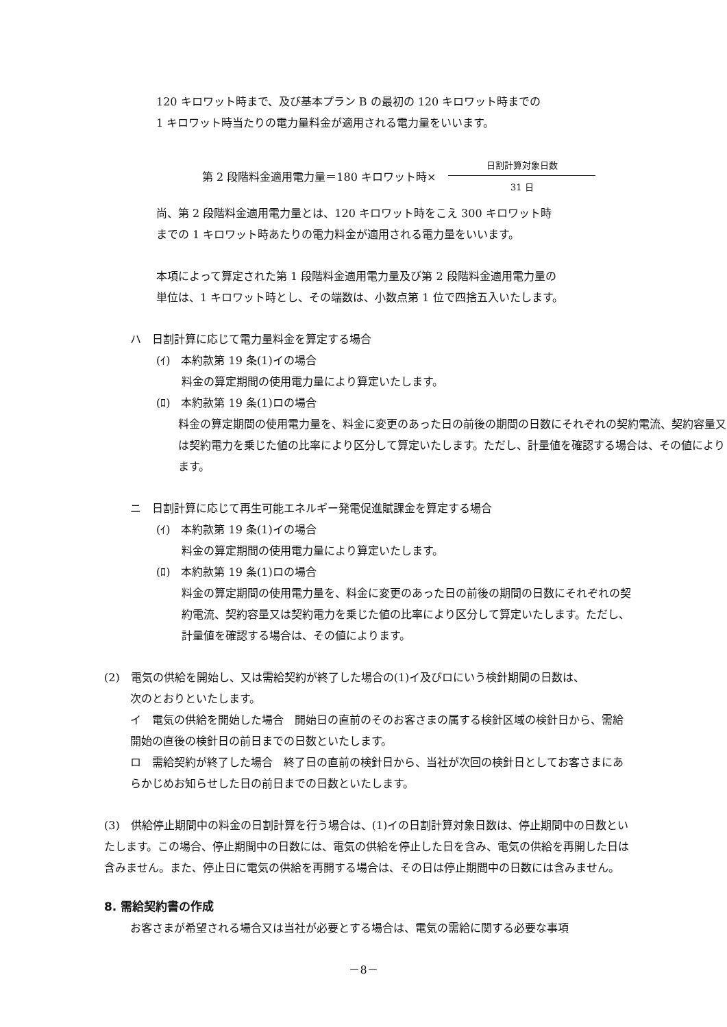120 キロワット時まで、及び基本プラン B の最初の 120 キロワット時までの
1 キロワット時当たりの電力量料金が適用される電力量をいいます。
第 2 段階料金適用電力量＝180 キロワット時×
日割計算対象日数
31 日
尚、第 2 段階料金適用電力量とは、120 キロワット時をこえ 300 キロワット時
までの 1 キロワット時あたりの電力料金が適用される電力量をいいます。
本項によって算定された第 1 段階料金適用電力量及び第 2 段階料金適用電力量の
単位は、1 キロワット時とし、その端数は、小数点第 1 位で四捨五入いたします。
ハ　日割計算に応じて電力量料金を算定する場合
(ｲ)　本約款第 19 条(1)イの場合
料金の算定期間の使用電力量により算定いたします。
(ﾛ)　本約款第 19 条(1)ロの場合
料金の算定期間の使用電力量を、料金に変更のあった日の前後の期間の日数にそれぞれの契約電流、契約容量又は契約電力を乗じた値の比率により区分して算定いたします。ただし、計量値を確認する場合は、その値によります。
ニ　日割計算に応じて再生可能エネルギー発電促進賦課金を算定する場合
(ｲ)　本約款第 19 条(1)イの場合
料金の算定期間の使用電力量により算定いたします。
(ﾛ)　本約款第 19 条(1)ロの場合
料金の算定期間の使用電力量を、料金に変更のあった日の前後の期間の日数にそれぞれの契約電流、契約容量又は契約電力を乗じた値の比率により区分して算定いたします。ただし、計量値を確認する場合は、その値によります。
(2)　電気の供給を開始し、又は需給契約が終了した場合の(1)イ及びロにいう検針期間の日数は、
次のとおりといたします。
イ　電気の供給を開始した場合　開始日の直前のそのお客さまの属する検針区域の検針日から、需給開始の直後の検針日の前日までの日数といたします。
ロ　需給契約が終了した場合　終了日の直前の検針日から、当社が次回の検針日としてお客さまにあらかじめお知らせした日の前日までの日数といたします。
(3)　供給停止期間中の料金の日割計算を行う場合は、(1)イの日割計算対象日数は、停止期間中の日数といたします。この場合、停止期間中の日数には、電気の供給を停止した日を含み、電気の供給を再開した日は含みません。また、停止日に電気の供給を再開する場合は、その日は停止期間中の日数には含みません。
8. 需給契約書の作成
お客さまが希望される場合又は当社が必要とする場合は、電気の需給に関する必要な事項
－8－